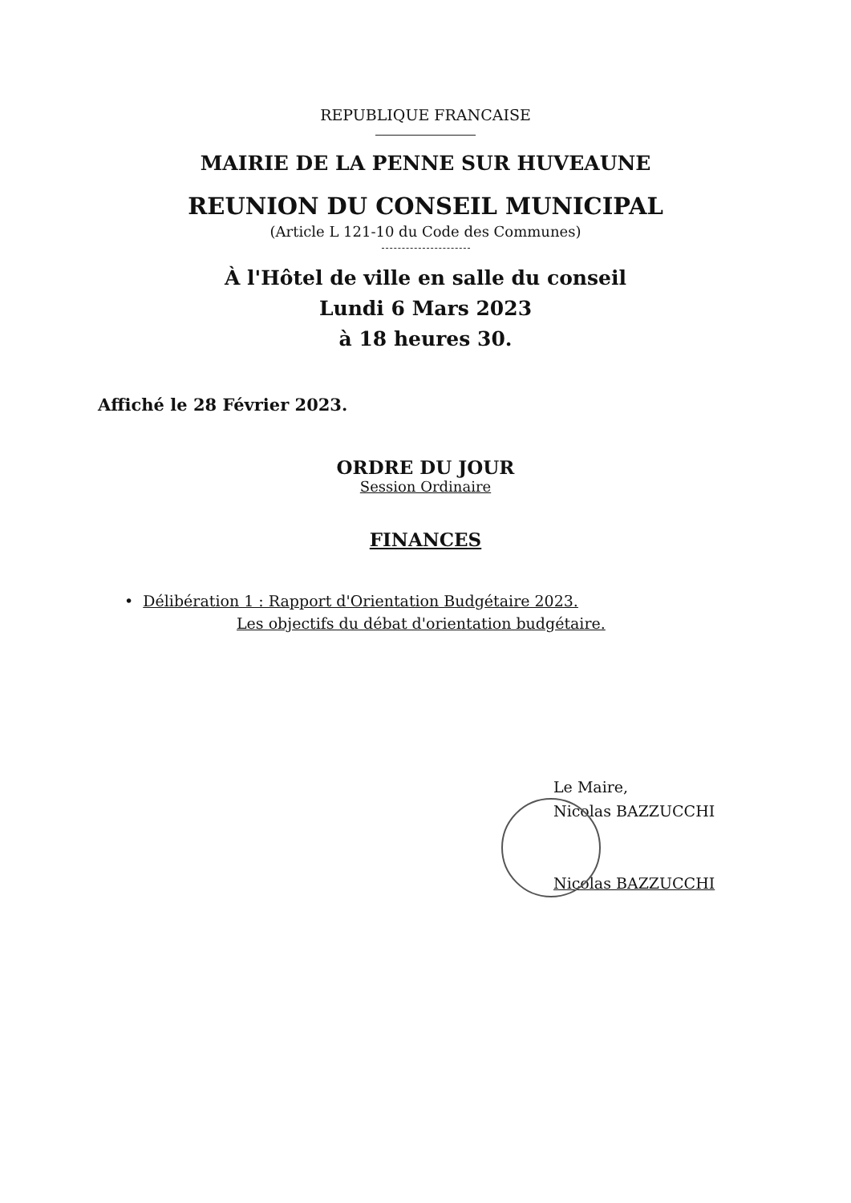REPUBLIQUE FRANCAISE
MAIRIE DE LA PENNE SUR HUVEAUNE
REUNION DU CONSEIL MUNICIPAL
(Article L 121-10 du Code des Communes)
À l'Hôtel de ville en salle du conseil
Lundi 6 Mars 2023
à 18 heures 30.
Affiché le 28 Février 2023.
ORDRE DU JOUR
Session Ordinaire
FINANCES
• Délibération 1 : Rapport d'Orientation Budgétaire 2023.
Les objectifs du débat d'orientation budgétaire.
Le Maire,
Nicolas BAZZUCCHI
Nicolas BAZZUCCHI